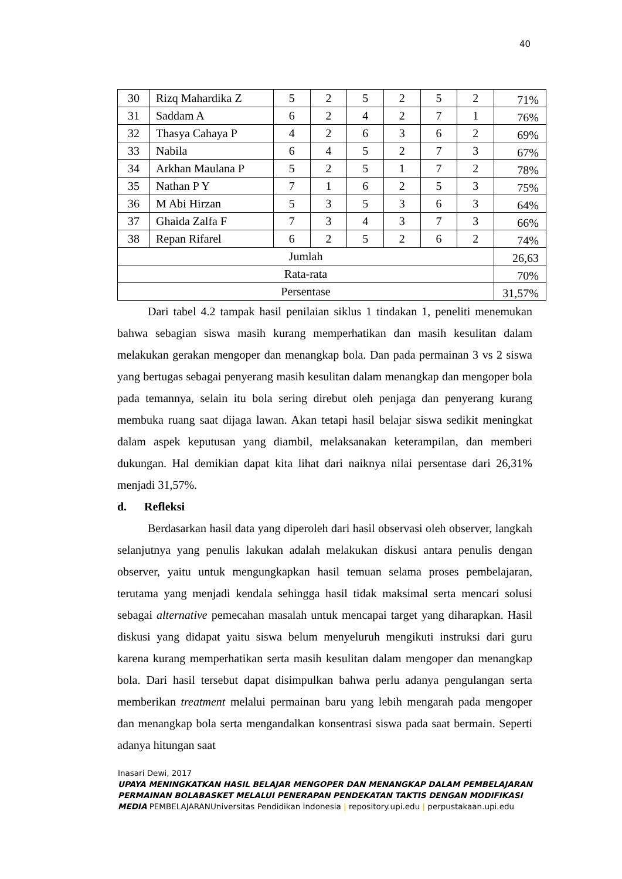40
| 30 | Rizq Mahardika Z | 5 | 2 | 5 | 2 | 5 | 2 | 71% |
| 31 | Saddam A | 6 | 2 | 4 | 2 | 7 | 1 | 76% |
| 32 | Thasya Cahaya P | 4 | 2 | 6 | 3 | 6 | 2 | 69% |
| 33 | Nabila | 6 | 4 | 5 | 2 | 7 | 3 | 67% |
| 34 | Arkhan Maulana P | 5 | 2 | 5 | 1 | 7 | 2 | 78% |
| 35 | Nathan P Y | 7 | 1 | 6 | 2 | 5 | 3 | 75% |
| 36 | M Abi Hirzan | 5 | 3 | 5 | 3 | 6 | 3 | 64% |
| 37 | Ghaida Zalfa F | 7 | 3 | 4 | 3 | 7 | 3 | 66% |
| 38 | Repan Rifarel | 6 | 2 | 5 | 2 | 6 | 2 | 74% |
| Jumlah | | | | | | | | 26,63 |
| Rata-rata | | | | | | | | 70% |
| Persentase | | | | | | | | 31,57% |
Dari tabel 4.2 tampak hasil penilaian siklus 1 tindakan 1, peneliti menemukan bahwa sebagian siswa masih kurang memperhatikan dan masih kesulitan dalam melakukan gerakan mengoper dan menangkap bola. Dan pada permainan 3 vs 2 siswa yang bertugas sebagai penyerang masih kesulitan dalam menangkap dan mengoper bola pada temannya, selain itu bola sering direbut oleh penjaga dan penyerang kurang membuka ruang saat dijaga lawan. Akan tetapi hasil belajar siswa sedikit meningkat dalam aspek keputusan yang diambil, melaksanakan keterampilan, dan memberi dukungan. Hal demikian dapat kita lihat dari naiknya nilai persentase dari 26,31% menjadi 31,57%.
d. Refleksi
Berdasarkan hasil data yang diperoleh dari hasil observasi oleh observer, langkah selanjutnya yang penulis lakukan adalah melakukan diskusi antara penulis dengan observer, yaitu untuk mengungkapkan hasil temuan selama proses pembelajaran, terutama yang menjadi kendala sehingga hasil tidak maksimal serta mencari solusi sebagai alternative pemecahan masalah untuk mencapai target yang diharapkan. Hasil diskusi yang didapat yaitu siswa belum menyeluruh mengikuti instruksi dari guru karena kurang memperhatikan serta masih kesulitan dalam mengoper dan menangkap bola. Dari hasil tersebut dapat disimpulkan bahwa perlu adanya pengulangan serta memberikan treatment melalui permainan baru yang lebih mengarah pada mengoper dan menangkap bola serta mengandalkan konsentrasi siswa pada saat bermain. Seperti adanya hitungan saat
Inasari Dewi, 2017
UPAYA MENINGKATKAN HASIL BELAJAR MENGOPER DAN MENANGKAP DALAM PEMBELAJARAN PERMAINAN BOLABASKET MELALUI PENERAPAN PENDEKATAN TAKTIS DENGAN MODIFIKASI MEDIA PEMBELAJARANUniversitas Pendidikan Indonesia | repository.upi.edu | perpustakaan.upi.edu